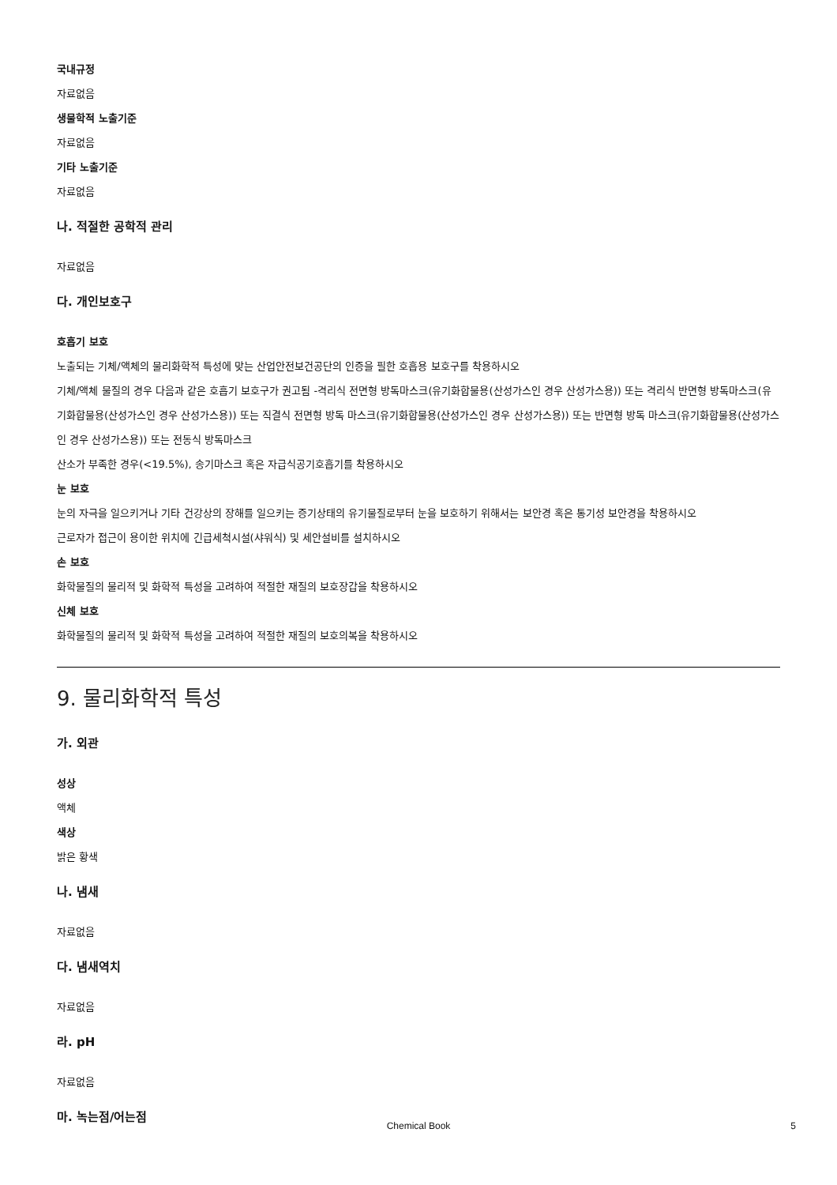국내규정
자료없음
생물학적 노출기준
자료없음
기타 노출기준
자료없음
나. 적절한 공학적 관리
자료없음
다. 개인보호구
호흡기 보호
노출되는 기체/액체의 물리화학적 특성에 맞는 산업안전보건공단의 인증을 필한 호흡용 보호구를 착용하시오
기체/액체 물질의 경우 다음과 같은 호흡기 보호구가 권고됨 -격리식 전면형 방독마스크(유기화합물용(산성가스인 경우 산성가스용)) 또는 격리식 반면형 방독마스크(유기화합물용(산성가스인 경우 산성가스용)) 또는 직결식 전면형 방독 마스크(유기화합물용(산성가스인 경우 산성가스용)) 또는 반면형 방독 마스크(유기화합물용(산성가스인 경우 산성가스용)) 또는 전동식 방독마스크
산소가 부족한 경우(<19.5%), 송기마스크 혹은 자급식공기호흡기를 착용하시오
눈 보호
눈의 자극을 일으키거나 기타 건강상의 장해를 일으키는 증기상태의 유기물질로부터 눈을 보호하기 위해서는 보안경 혹은 통기성 보안경을 착용하시오
근로자가 접근이 용이한 위치에 긴급세척시설(샤워식) 및 세안설비를 설치하시오
손 보호
화학물질의 물리적 및 화학적 특성을 고려하여 적절한 재질의 보호장갑을 착용하시오
신체 보호
화학물질의 물리적 및 화학적 특성을 고려하여 적절한 재질의 보호의복을 착용하시오
9. 물리화학적 특성
가. 외관
성상
액체
색상
밝은 황색
나. 냄새
자료없음
다. 냄새역치
자료없음
라. pH
자료없음
마. 녹는점/어는점
Chemical Book 5